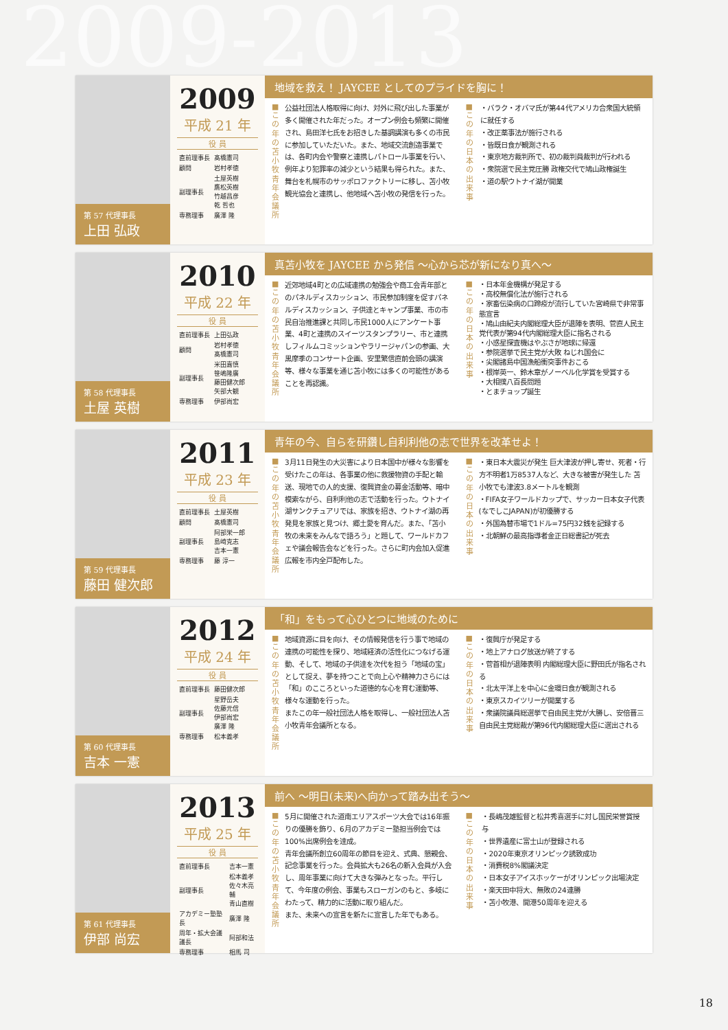2009-2013
第 57 代理事長
上田 弘政
2009
平成 21 年
役 員
| 直前理事長 | 髙橋憲司 |
| 顧問 | 岩村孝徳 |
| 副理事長 | 土屋英樹 鷹松英樹 竹越昌彦 乾 哲也 |
| 専務理事 | 廣澤 隆 |
地域を救え！ JAYCEE としてのプライドを胸に！
■この年の苫小牧青年会議所
公益社団法人格取得に向け、対外に飛び出した事業が多く開催された年だった。オープン例会も頻繁に開催され、島田洋七氏をお招きした基調講演も多くの市民に参加していただいた。また、地域交流創造事業では、各町内会や警察と連携しパトロール事業を行い、例年より犯罪率の減少という結果も得られた。また、舞台を札幌市のサッポロファクトリーに移し、苫小牧観光協会と連携し、他地域へ苫小牧の発信を行った。
■この年の日本の出来事
・バラク・オバマ氏が第44代アメリカ合衆国大統領に就任する
・改正薬事法が施行される
・皆既日食が観測される
・東京地方裁判所で、初の裁判員裁判が行われる
・衆院選で民主党圧勝 政権交代で鳩山政権誕生
・道の駅ウトナイ湖が開業
第 58 代理事長
土屋 英樹
2010
平成 22 年
役 員
| 直前理事長 | 上田弘政 |
| 顧問 | 岩村孝徳 髙橋憲司 |
| 副理事長 | 米田嘉慎 笹嶋隆廣 藤田健次郎 矢部大観 |
| 専務理事 | 伊部尚宏 |
真苫小牧を JAYCEE から発信 ～心から芯が新になり真へ～
■この年の苫小牧青年会議所
近郊地域4町との広域連携の勉強会や商工会青年部とのパネルディスカッション、市民参加制度を促すパネルディスカッション、子供達とキャンプ事業、市の市民自治推進課と共同し市民1000人にアンケート事業、4町と連携のスイーツスタンプラリー、市と連携しフィルムコミッションやラリージャパンの参画、大黒摩季のコンサート企画、安里繁信直前会頭の講演等、様々な事業を通じ苫小牧には多くの可能性があることを再認識。
■この年の日本の出来事
・日本年金機構が発足する
・高校無償化法が施行される
・家畜伝染病の口蹄疫が流行していた宮崎県で非常事態宣言
・鳩山由紀夫内閣総理大臣が退陣を表明、菅直人民主党代表が第94代内閣総理大臣に指名される
・小惑星探査機はやぶさが地球に帰還
・参院選挙で民主党が大敗 ねじれ国会に
・尖閣諸島中国漁船衝突事件おこる
・根岸英一、鈴木章がノーベル化学賞を受賞する
・大相撲八百長問題
・とまチョップ誕生
第 59 代理事長
藤田 健次郎
2011
平成 23 年
役 員
| 直前理事長 | 土屋英樹 |
| 顧問 | 髙橋憲司 |
| 副理事長 | 阿部栄一郎 島崎克志 吉本一憲 |
| 専務理事 | 藤 淳一 |
青年の今、自らを研鑽し自利利他の志で世界を改革せよ！
■この年の苫小牧青年会議所
3月11日発生の大災害により日本国中が様々な影響を受けたこの年は、各事業の他に救援物資の手配と輸送、現地での人的支援、復興資金の募金活動等、暗中模索ながら、自利利他の志で活動を行った。ウトナイ湖サンクチュアリでは、家族を招き、ウトナイ湖の再発見を家族と見つけ、郷土愛を育んだ。また、「苫小牧の未来をみんなで語ろう」と題して、ワールドカフェや議会報告会などを行った。さらに町内会加入促進広報を市内全戸配布した。
■この年の日本の出来事
・東日本大震災が発生 巨大津波が押し寄せ、死者・行方不明者1万8537人など、大きな被害が発生した 苫小牧でも津波3.8メートルを観測
・FIFA女子ワールドカップで、サッカー日本女子代表(なでしこJAPAN)が初優勝する
・外国為替市場で1ドル=75円32銭を記録する
・北朝鮮の最高指導者金正日総書記が死去
第 60 代理事長
吉本 一憲
2012
平成 24 年
役 員
| 直前理事長 | 藤田健次郎 |
| 副理事長 | 星野岳夫 佐藤元信 伊部尚宏 廣澤 隆 |
| 専務理事 | 松本義孝 |
「和」をもって心ひとつに地域のために
■この年の苫小牧青年会議所
地域資源に目を向け、その情報発信を行う事で地域の連携の可能性を探り、地域経済の活性化につなげる運動、そして、地域の子供達を次代を担う「地域の宝」として捉え、夢を持つことで向上心や精神力さらには「和」のこころといった道徳的な心を育む運動等、様々な運動を行った。
またこの年一般社団法人格を取得し、一般社団法人苫小牧青年会議所となる。
■この年の日本の出来事
・復興庁が発足する
・地上アナログ放送が終了する
・菅首相が退陣表明 内閣総理大臣に野田氏が指名される
・北太平洋上を中心に金環日食が観測される
・東京スカイツリーが開業する
・衆議院議員総選挙で自由民主党が大勝し、安倍晋三自由民主党総裁が第96代内閣総理大臣に選出される
第 61 代理事長
伊部 尚宏
2013
平成 25 年
役 員
| 直前理事長 | 吉本一憲 |
| 副理事長 | 松本義孝 佐々木亮輔 青山直樹 |
| アカデミー塾塾長 | 廣澤 隆 |
| 周年・拡大会議議長 | 阿部和法 |
| 専務理事 | 相馬 司 |
前へ ～明日(未来)へ向かって踏み出そう～
■この年の苫小牧青年会議所
5月に開催された道南エリアスポーツ大会では16年振りの優勝を飾り、6月のアカデミー塾担当例会では100%出席例会を達成。
青年会議所創立60周年の節目を迎え、式典、懇親会、記念事業を行った。会員拡大も26名の新入会員が入会し、周年事業に向けて大きな弾みとなった。平行して、今年度の例会、事業もスローガンのもと、多岐にわたって、精力的に活動に取り組んだ。
また、未来への宣言を新たに宣言した年でもある。
■この年の日本の出来事
・長嶋茂雄監督と松井秀喜選手に対し国民栄誉賞授与
・世界遺産に富士山が登録される
・2020年東京オリンピック誘致成功
・消費税8%閣議決定
・日本女子アイスホッケーがオリンピック出場決定
・楽天田中将大、無敗の24連勝
・苫小牧港、開港50周年を迎える
18